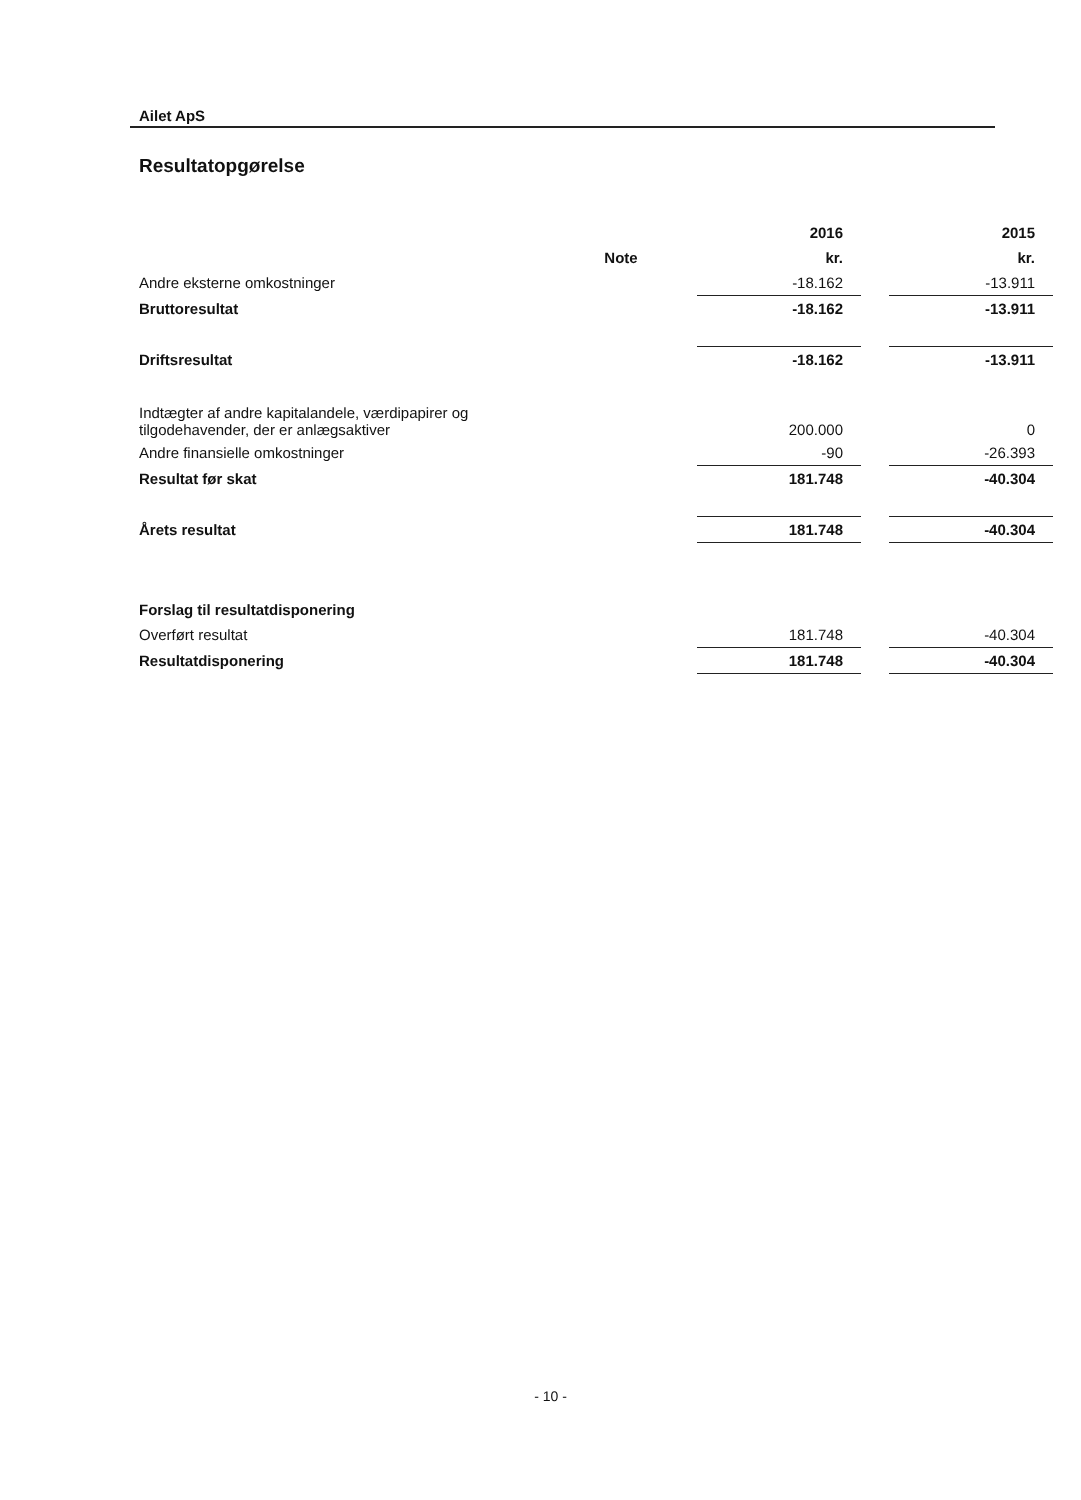Ailet ApS
Resultatopgørelse
| | | 2016 | | 2015 |
| --- | --- | --- | --- | --- |
| | Note | kr. | | kr. |
| Andre eksterne omkostninger | | -18.162 | | -13.911 |
| Bruttoresultat | | -18.162 | | -13.911 |
| Driftsresultat | | -18.162 | | -13.911 |
| Indtægter af andre kapitalandele, værdipapirer og tilgodehavender, der er anlægsaktiver | | 200.000 | | 0 |
| Andre finansielle omkostninger | | -90 | | -26.393 |
| Resultat før skat | | 181.748 | | -40.304 |
| Årets resultat | | 181.748 | | -40.304 |
| Forslag til resultatdisponering | | | | |
| Overført resultat | | 181.748 | | -40.304 |
| Resultatdisponering | | 181.748 | | -40.304 |
- 10 -